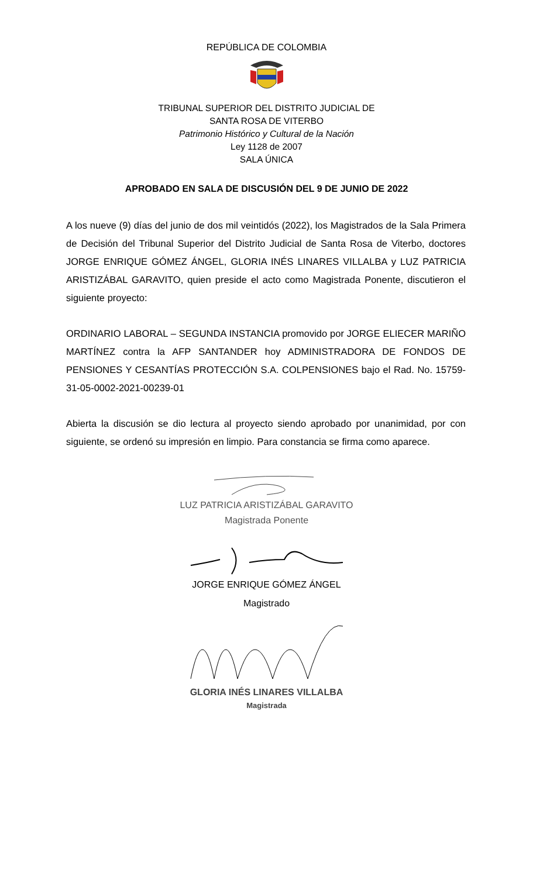REPÚBLICA DE COLOMBIA
TRIBUNAL SUPERIOR DEL DISTRITO JUDICIAL DE
SANTA ROSA DE VITERBO
Patrimonio Histórico y Cultural de la Nación
Ley 1128 de 2007
SALA ÚNICA
APROBADO EN SALA DE DISCUSIÓN DEL 9 DE JUNIO DE 2022
A los nueve (9) días del junio de dos mil veintidós (2022), los Magistrados de la Sala Primera de Decisión del Tribunal Superior del Distrito Judicial de Santa Rosa de Viterbo, doctores JORGE ENRIQUE GÓMEZ ÁNGEL, GLORIA INÉS LINARES VILLALBA y LUZ PATRICIA ARISTIZÁBAL GARAVITO, quien preside el acto como Magistrada Ponente, discutieron el siguiente proyecto:
ORDINARIO LABORAL – SEGUNDA INSTANCIA promovido por JORGE ELIECER MARIÑO MARTÍNEZ contra la AFP SANTANDER hoy ADMINISTRADORA DE FONDOS DE PENSIONES Y CESANTÍAS PROTECCIÓN S.A. COLPENSIONES bajo el Rad. No. 15759-31-05-0002-2021-00239-01
Abierta la discusión se dio lectura al proyecto siendo aprobado por unanimidad, por con siguiente, se ordenó su impresión en limpio. Para constancia se firma como aparece.
LUZ PATRICIA ARISTIZÁBAL GARAVITO
Magistrada Ponente
JORGE ENRIQUE GÓMEZ ÁNGEL
Magistrado
GLORIA INÉS LINARES VILLALBA
Magistrada